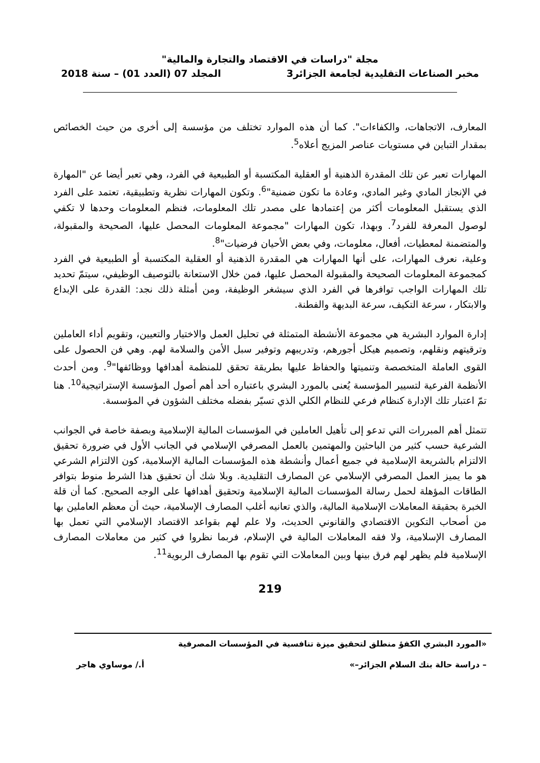مجلة "دراسات في الاقتصاد والتجارة والمالية"
مخبر الصناعات التقليدية لجامعة الجزائر3 المجلد 07 (العدد 01) – سنة 2018
المعارف، الاتجاهات، والكفاءات". كما أن هذه الموارد تختلف من مؤسسة إلى أخرى من حيث الخصائص بمقدار التباين في مستويات عناصر المزيج أعلاه<sup>5</sup>.
المهارات تعبر عن تلك المقدرة الذهنية أو العقلية المكتسبة أو الطبيعية في الفرد، وهي تعبر أيضا عن "المهارة في الإنجاز المادي وغير المادي، وعادة ما تكون ضمنية"<sup>6</sup>. وتكون المهارات نظرية وتطبيقية، تعتمد على الفرد الذي يستقبل المعلومات أكثر من إعتمادها على مصدر تلك المعلومات، فنظم المعلومات وحدها لا تكفي لوصول المعرفة للفرد<sup>7</sup>. وبهذا، تكون المهارات "مجموعة المعلومات المحصل عليها، الصحيحة والمقبولة، والمتضمنة لمعطيات، أفعال، معلومات، وفي بعض الأحيان فرضيات"<sup>8</sup>.
وعلية، نعرف المهارات، على أنها المهارات هي المقدرة الذهنية أو العقلية المكتسبة أو الطبيعية في الفرد كمجموعة المعلومات الصحيحة والمقبولة المحصل عليها، فمن خلال الاستعانة بالتوصيف الوظيفي، سيتمّ تحديد تلك المهارات الواجب توافرها في الفرد الذي سيشغر الوظيفة، ومن أمثلة ذلك نجد: القدرة على الإبداع والابتكار ، سرعة التكيف، سرعة البديهة والفطنة.
إدارة الموارد البشرية هي مجموعة الأنشطة المتمثلة في تحليل العمل والاختيار والتعيين، وتقويم أداء العاملين وترقيتهم ونقلهم، وتصميم هيكل أجورهم، وتدريبهم وتوفير سبل الأمن والسلامة لهم. وهي فن الحصول على القوى العاملة المتخصصة وتنميتها والحفاظ عليها بطريقة تحقق للمنظمة أهدافها ووظائفها"<sup>9</sup>. ومن أحدث الأنظمة الفرعية لتسيير المؤسسة يُعنى بالمورد البشري باعتباره أحد أهم أصول المؤسسة الإستراتيجية<sup>10</sup>. هنا تمّ اعتبار تلك الإدارة كنظام فرعي للنظام الكلي الذي تسيّر بفضله مختلف الشؤون في المؤسسة.
تتمثل أهم المبررات التي تدعو إلى تأهيل العاملين في المؤسسات المالية الإسلامية وبصفة خاصة في الجوانب الشرعية حسب كثير من الباحثين والمهتمين بالعمل المصرفي الإسلامي في الجانب الأول في ضرورة تحقيق الالتزام بالشريعة الإسلامية في جميع أعمال وأنشطة هذه المؤسسات المالية الإسلامية، كون الالتزام الشرعي هو ما يميز العمل المصرفي الإسلامي عن المصارف التقليدية. وبلا شك أن تحقيق هذا الشرط منوط بتوافر الطاقات المؤهلة لحمل رسالة المؤسسات المالية الإسلامية وتحقيق أهدافها على الوجه الصحيح. كما أن قلة الخبرة بحقيقة المعاملات الإسلامية المالية، والذي تعانيه أغلب المصارف الإسلامية، حيث أن معظم العاملين بها من أصحاب التكوين الاقتصادي والقانوني الحديث، ولا علم لهم بقواعد الاقتصاد الإسلامي التي تعمل بها المصارف الإسلامية، ولا فقه المعاملات المالية في الإسلام، فربما نظروا في كثير من معاملات المصارف الإسلامية فلم يظهر لهم فرق بينها وبين المعاملات التي تقوم بها المصارف الربوية<sup>11</sup>.
219
«المورد البشري الكفؤ منطلق لتحقيق ميزة تنافسية في المؤسسات المصرفية
– دراسة حالة بنك السلام الجزائر–» أ./ موساوي هاجر